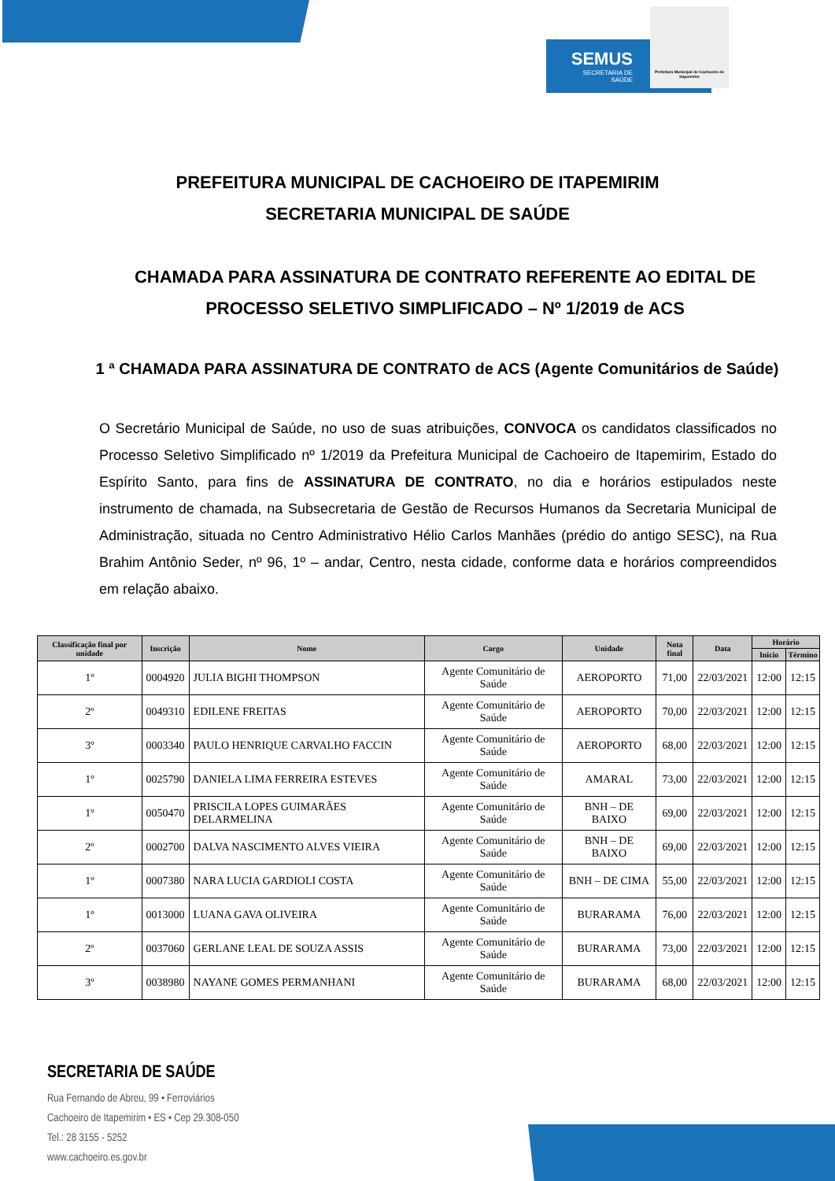SEMUS
SECRETARIA DE
SAÚDE
Prefeitura Municipal de Cachoeiro de Itapemirim
PREFEITURA MUNICIPAL DE CACHOEIRO DE ITAPEMIRIM
SECRETARIA MUNICIPAL DE SAÚDE
CHAMADA PARA ASSINATURA DE CONTRATO REFERENTE AO EDITAL DE PROCESSO SELETIVO SIMPLIFICADO – Nº 1/2019 de ACS
1 ª CHAMADA PARA ASSINATURA DE CONTRATO de ACS (Agente Comunitários de Saúde)
O Secretário Municipal de Saúde, no uso de suas atribuições, CONVOCA os candidatos classificados no Processo Seletivo Simplificado nº 1/2019 da Prefeitura Municipal de Cachoeiro de Itapemirim, Estado do Espírito Santo, para fins de ASSINATURA DE CONTRATO, no dia e horários estipulados neste instrumento de chamada, na Subsecretaria de Gestão de Recursos Humanos da Secretaria Municipal de Administração, situada no Centro Administrativo Hélio Carlos Manhães (prédio do antigo SESC), na Rua Brahim Antônio Seder, nº 96, 1º – andar, Centro, nesta cidade, conforme data e horários compreendidos em relação abaixo.
| Classificação final por unidade | Inscrição | Nome | Cargo | Unidade | Nota final | Data | Horário | |
| --- | --- | --- | --- | --- | --- | --- | --- | --- |
| | | | | | | | Inicio | Término |
| 1º | 0004920 | JULIA BIGHI THOMPSON | Agente Comunitário de Saúde | AEROPORTO | 71,00 | 22/03/2021 | 12:00 | 12:15 |
| 2º | 0049310 | EDILENE FREITAS | Agente Comunitário de Saúde | AEROPORTO | 70,00 | 22/03/2021 | 12:00 | 12:15 |
| 3º | 0003340 | PAULO HENRIQUE CARVALHO FACCIN | Agente Comunitário de Saúde | AEROPORTO | 68,00 | 22/03/2021 | 12:00 | 12:15 |
| 1º | 0025790 | DANIELA LIMA FERREIRA ESTEVES | Agente Comunitário de Saúde | AMARAL | 73,00 | 22/03/2021 | 12:00 | 12:15 |
| 1º | 0050470 | PRISCILA LOPES GUIMARÃES DELARMELINA | Agente Comunitário de Saúde | BNH – DE BAIXO | 69,00 | 22/03/2021 | 12:00 | 12:15 |
| 2º | 0002700 | DALVA NASCIMENTO ALVES VIEIRA | Agente Comunitário de Saúde | BNH – DE BAIXO | 69,00 | 22/03/2021 | 12:00 | 12:15 |
| 1º | 0007380 | NARA LUCIA GARDIOLI COSTA | Agente Comunitário de Saúde | BNH – DE CIMA | 55,00 | 22/03/2021 | 12:00 | 12:15 |
| 1º | 0013000 | LUANA GAVA OLIVEIRA | Agente Comunitário de Saúde | BURARAMA | 76,00 | 22/03/2021 | 12:00 | 12:15 |
| 2º | 0037060 | GERLANE LEAL DE SOUZA ASSIS | Agente Comunitário de Saúde | BURARAMA | 73,00 | 22/03/2021 | 12:00 | 12:15 |
| 3º | 0038980 | NAYANE GOMES PERMANHANI | Agente Comunitário de Saúde | BURARAMA | 68,00 | 22/03/2021 | 12:00 | 12:15 |
SECRETARIA DE SAÚDE
Rua Fernando de Abreu, 99 • Ferroviários
Cachoeiro de Itapemirim • ES • Cep 29.308-050
Tel.: 28 3155 - 5252
www.cachoeiro.es.gov.br